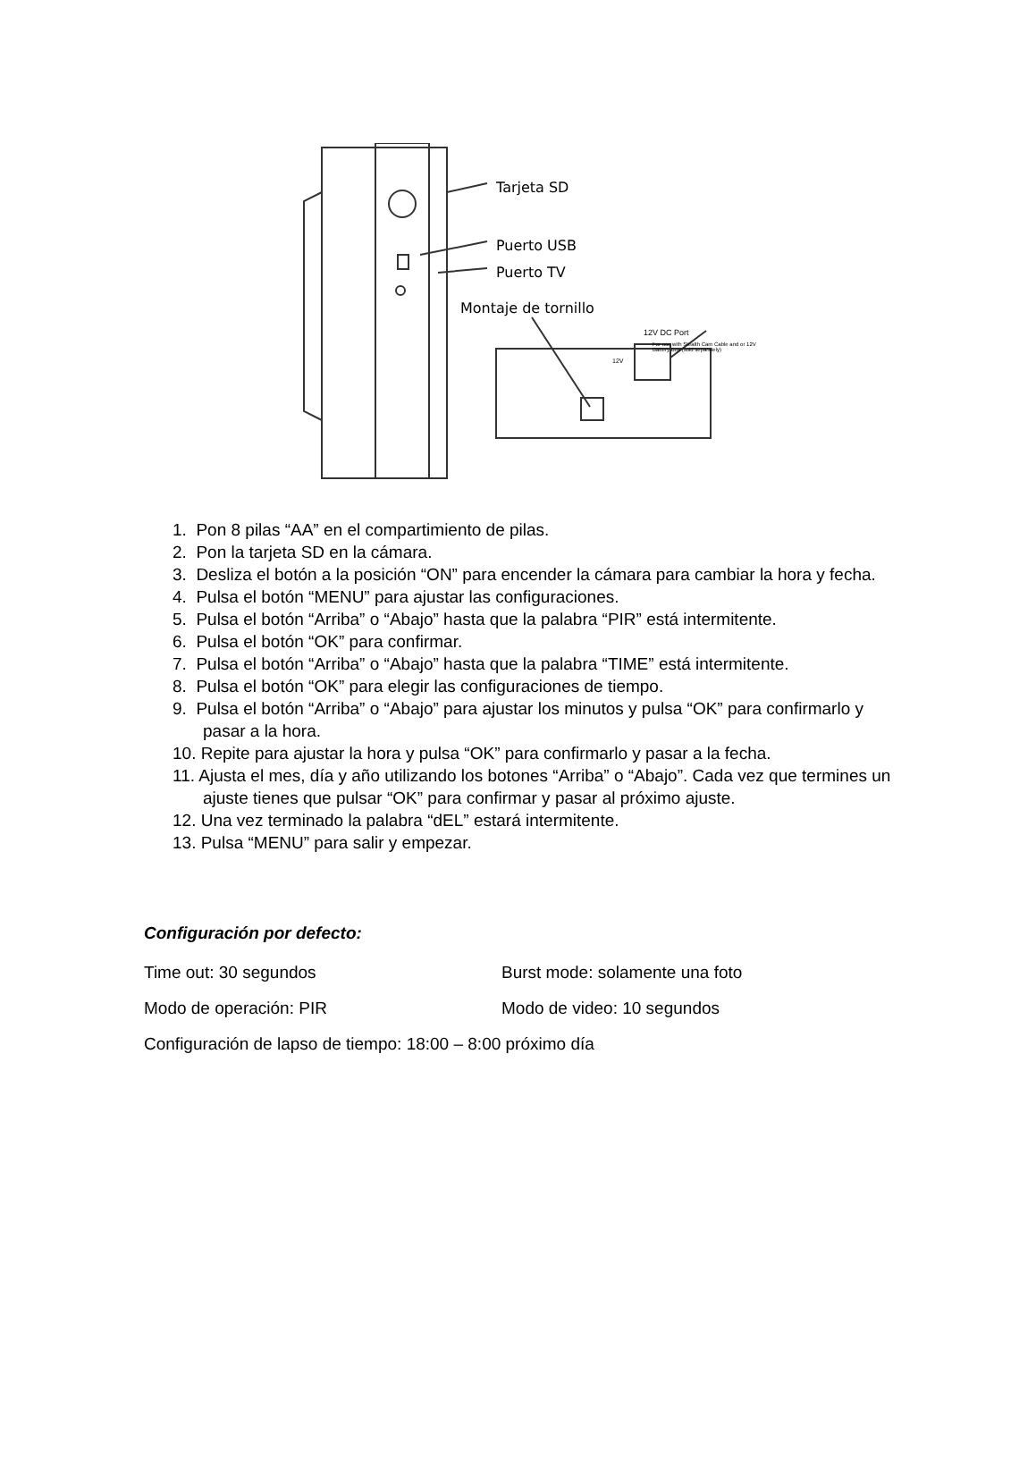Tarjeta SD
Puerto USB
Puerto TV
Montaje de tornillo
12V DC Port
For use with Stealth Cam Cable and or 12V Battery Box (sold separately)
12V
1. Pon 8 pilas “AA” en el compartimiento de pilas.
2. Pon la tarjeta SD en la cámara.
3. Desliza el botón a la posición “ON” para encender la cámara para cambiar la hora y fecha.
4. Pulsa el botón “MENU” para ajustar las configuraciones.
5. Pulsa el botón “Arriba” o “Abajo” hasta que la palabra “PIR” está intermitente.
6. Pulsa el botón “OK” para confirmar.
7. Pulsa el botón “Arriba” o “Abajo” hasta que la palabra “TIME” está intermitente.
8. Pulsa el botón “OK” para elegir las configuraciones de tiempo.
9. Pulsa el botón “Arriba” o “Abajo” para ajustar los minutos y pulsa “OK” para confirmarlo y pasar a la hora.
10. Repite para ajustar la hora y pulsa “OK” para confirmarlo y pasar a la fecha.
11. Ajusta el mes, día y año utilizando los botones “Arriba” o “Abajo”. Cada vez que termines un ajuste tienes que pulsar “OK” para confirmar y pasar al próximo ajuste.
12. Una vez terminado la palabra “dEL” estará intermitente.
13. Pulsa “MENU” para salir y empezar.
Configuración por defecto:
Time out: 30 segundos Burst mode: solamente una foto
Modo de operación: PIR Modo de video: 10 segundos
Configuración de lapso de tiempo: 18:00 – 8:00 próximo día